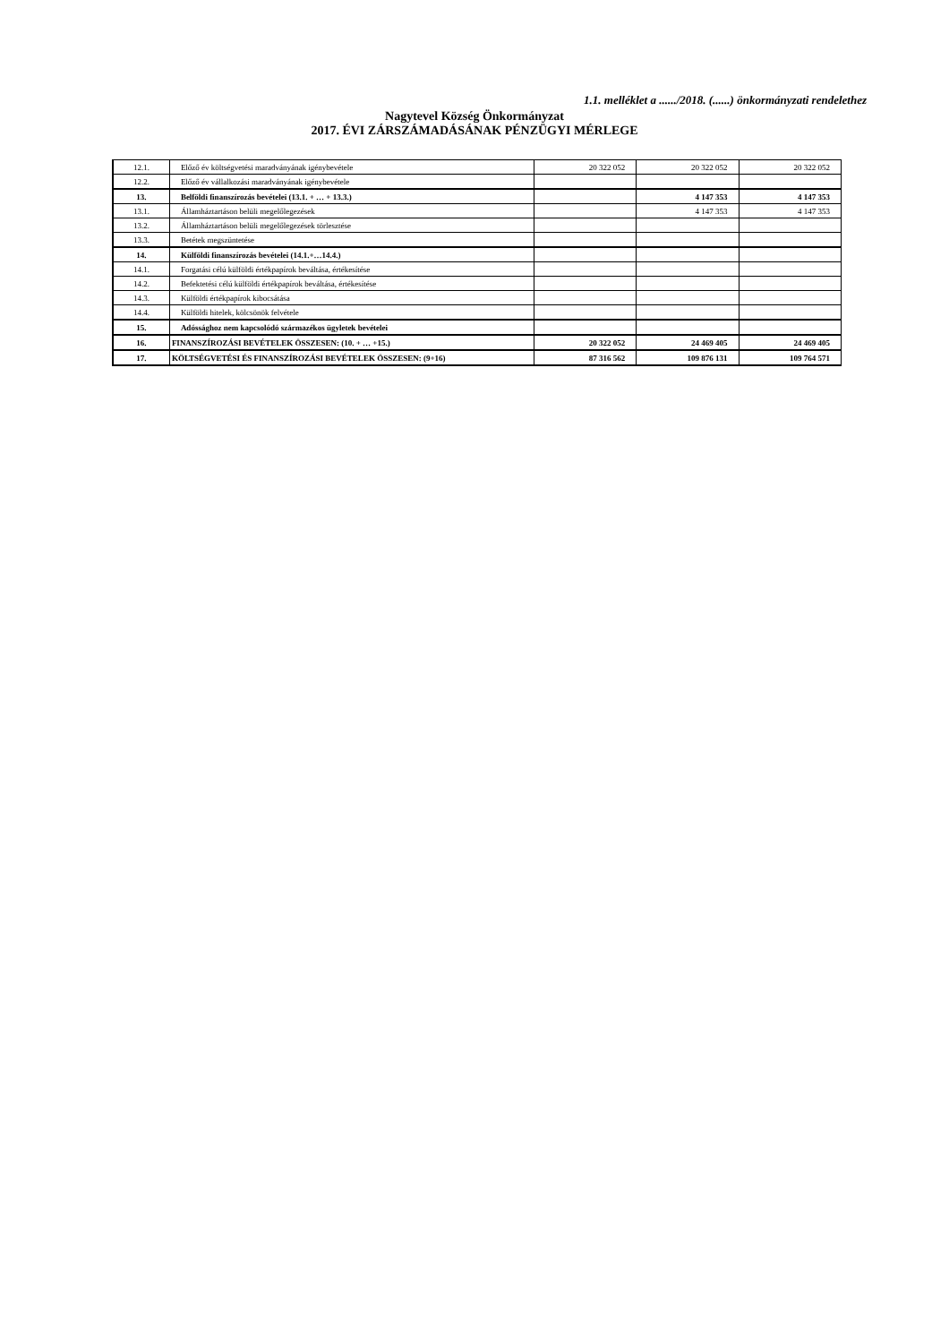1.1. melléklet a ....../2018. (......) önkormányzati rendelethez
Nagytevel Község Önkormányzat
2017. ÉVI ZÁRSZÁMADÁSÁNAK PÉNZÜGYI MÉRLEGE
| 12.1. | Előző év költségvetési maradványának igénybevétele | 20 322 052 | 20 322 052 | 20 322 052 |
| 12.2. | Előző év vállalkozási maradványának igénybevétele | | | |
| 13. | Belföldi finanszírozás bevételei (13.1. + … + 13.3.) | | 4 147 353 | 4 147 353 |
| 13.1. | Államháztartáson belüli megelőlegezések | | 4 147 353 | 4 147 353 |
| 13.2. | Államháztartáson belüli megelőlegezések törlesztése | | | |
| 13.3. | Betétek megszüntetése | | | |
| 14. | Külföldi finanszírozás bevételei (14.1.+…14.4.) | | | |
| 14.1. | Forgatási célú külföldi értékpapírok beváltása, értékesítése | | | |
| 14.2. | Befektetési célú külföldi értékpapírok beváltása, értékesítése | | | |
| 14.3. | Külföldi értékpapírok kibocsátása | | | |
| 14.4. | Külföldi hitelek, kölcsönök felvétele | | | |
| 15. | Adóssághoz nem kapcsolódó származékos ügyletek bevételei | | | |
| 16. | FINANSZÍROZÁSI BEVÉTELEK ÖSSZESEN: (10. + … +15.) | 20 322 052 | 24 469 405 | 24 469 405 |
| 17. | KÖLTSÉGVETÉSI ÉS FINANSZÍROZÁSI BEVÉTELEK ÖSSZESEN: (9+16) | 87 316 562 | 109 876 131 | 109 764 571 |